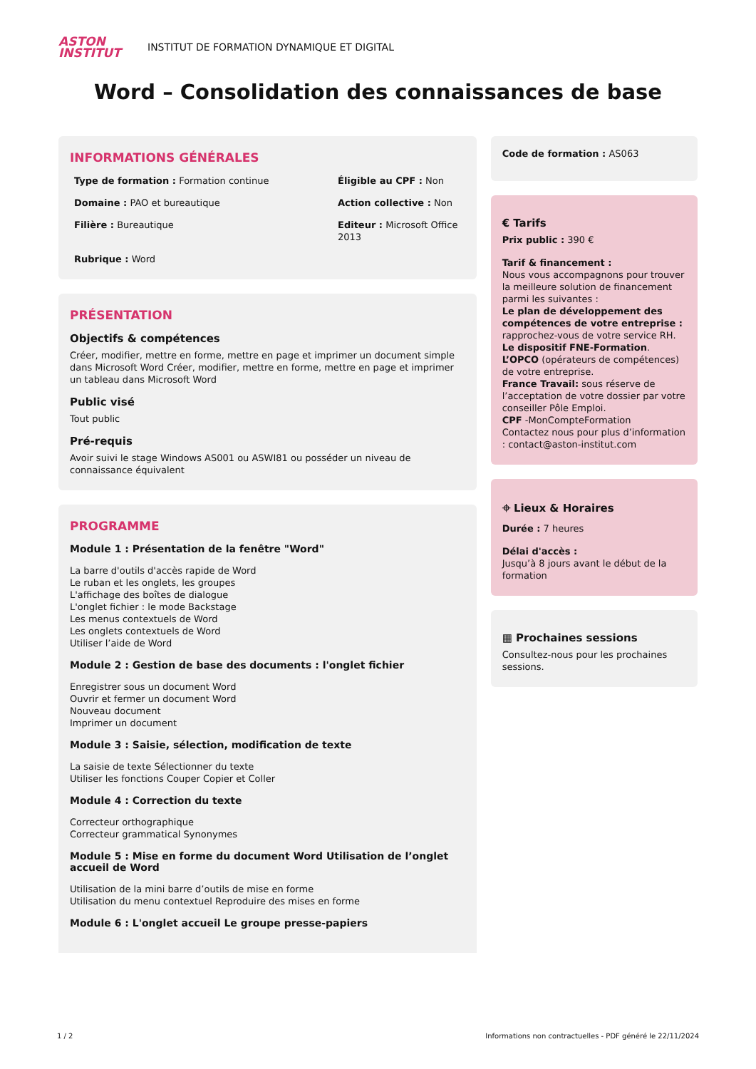ASTON
INSTITUT
INSTITUT DE FORMATION DYNAMIQUE ET DIGITAL
Word – Consolidation des connaissances de base
INFORMATIONS GÉNÉRALES
Type de formation : Formation continue
Éligible au CPF : Non
Domaine : PAO et bureautique
Action collective : Non
Filière : Bureautique
Editeur : Microsoft Office 2013
Rubrique : Word
PRÉSENTATION
Objectifs & compétences
Créer, modifier, mettre en forme, mettre en page et imprimer un document simple dans Microsoft Word Créer, modifier, mettre en forme, mettre en page et imprimer un tableau dans Microsoft Word
Public visé
Tout public
Pré-requis
Avoir suivi le stage Windows AS001 ou ASWI81 ou posséder un niveau de connaissance équivalent
PROGRAMME
Module 1 : Présentation de la fenêtre "Word"
La barre d'outils d'accès rapide de Word
Le ruban et les onglets, les groupes
L'affichage des boîtes de dialogue
L'onglet fichier : le mode Backstage
Les menus contextuels de Word
Les onglets contextuels de Word
Utiliser l’aide de Word
Module 2 : Gestion de base des documents : l'onglet fichier
Enregistrer sous un document Word
Ouvrir et fermer un document Word
Nouveau document
Imprimer un document
Module 3 : Saisie, sélection, modification de texte
La saisie de texte Sélectionner du texte
Utiliser les fonctions Couper Copier et Coller
Module 4 : Correction du texte
Correcteur orthographique
Correcteur grammatical Synonymes
Module 5 : Mise en forme du document Word Utilisation de l’onglet accueil de Word
Utilisation de la mini barre d’outils de mise en forme
Utilisation du menu contextuel Reproduire des mises en forme
Module 6 : L'onglet accueil Le groupe presse-papiers
Code de formation : AS063
€ Tarifs
Prix public : 390 €
Tarif & financement :
Nous vous accompagnons pour trouver la meilleure solution de financement parmi les suivantes :
Le plan de développement des compétences de votre entreprise : rapprochez-vous de votre service RH.
Le dispositif FNE-Formation.
L’OPCO (opérateurs de compétences) de votre entreprise.
France Travail: sous réserve de l’acceptation de votre dossier par votre conseiller Pôle Emploi.
CPF -MonCompteFormation
Contactez nous pour plus d’information : contact@aston-institut.com
⌖ Lieux & Horaires
Durée : 7 heures
Délai d'accès :
Jusqu’à 8 jours avant le début de la formation
▦ Prochaines sessions
Consultez-nous pour les prochaines sessions.
1 / 2 Informations non contractuelles - PDF généré le 22/11/2024